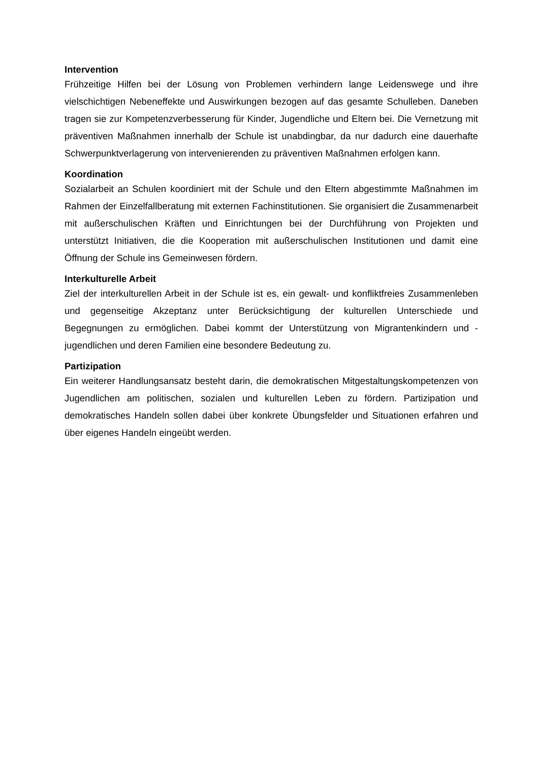Intervention
Frühzeitige Hilfen bei der Lösung von Problemen verhindern lange Leidenswege und ihre vielschichtigen Nebeneffekte und Auswirkungen bezogen auf das gesamte Schulleben. Daneben tragen sie zur Kompetenzverbesserung für Kinder, Jugendliche und Eltern bei. Die Vernetzung mit präventiven Maßnahmen innerhalb der Schule ist unabdingbar, da nur dadurch eine dauerhafte Schwerpunktverlagerung von intervenierenden zu präventiven Maßnahmen erfolgen kann.
Koordination
Sozialarbeit an Schulen koordiniert mit der Schule und den Eltern abgestimmte Maßnahmen im Rahmen der Einzelfallberatung mit externen Fachinstitutionen. Sie organisiert die Zusammenarbeit mit außerschulischen Kräften und Einrichtungen bei der Durchführung von Projekten und unterstützt Initiativen, die die Kooperation mit außerschulischen Institutionen und damit eine Öffnung der Schule ins Gemeinwesen fördern.
Interkulturelle Arbeit
Ziel der interkulturellen Arbeit in der Schule ist es, ein gewalt- und konfliktfreies Zusammenleben und gegenseitige Akzeptanz unter Berücksichtigung der kulturellen Unterschiede und Begegnungen zu ermöglichen. Dabei kommt der Unterstützung von Migrantenkindern und -jugendlichen und deren Familien eine besondere Bedeutung zu.
Partizipation
Ein weiterer Handlungsansatz besteht darin, die demokratischen Mitgestaltungskompetenzen von Jugendlichen am politischen, sozialen und kulturellen Leben zu fördern. Partizipation und demokratisches Handeln sollen dabei über konkrete Übungsfelder und Situationen erfahren und über eigenes Handeln eingeübt werden.